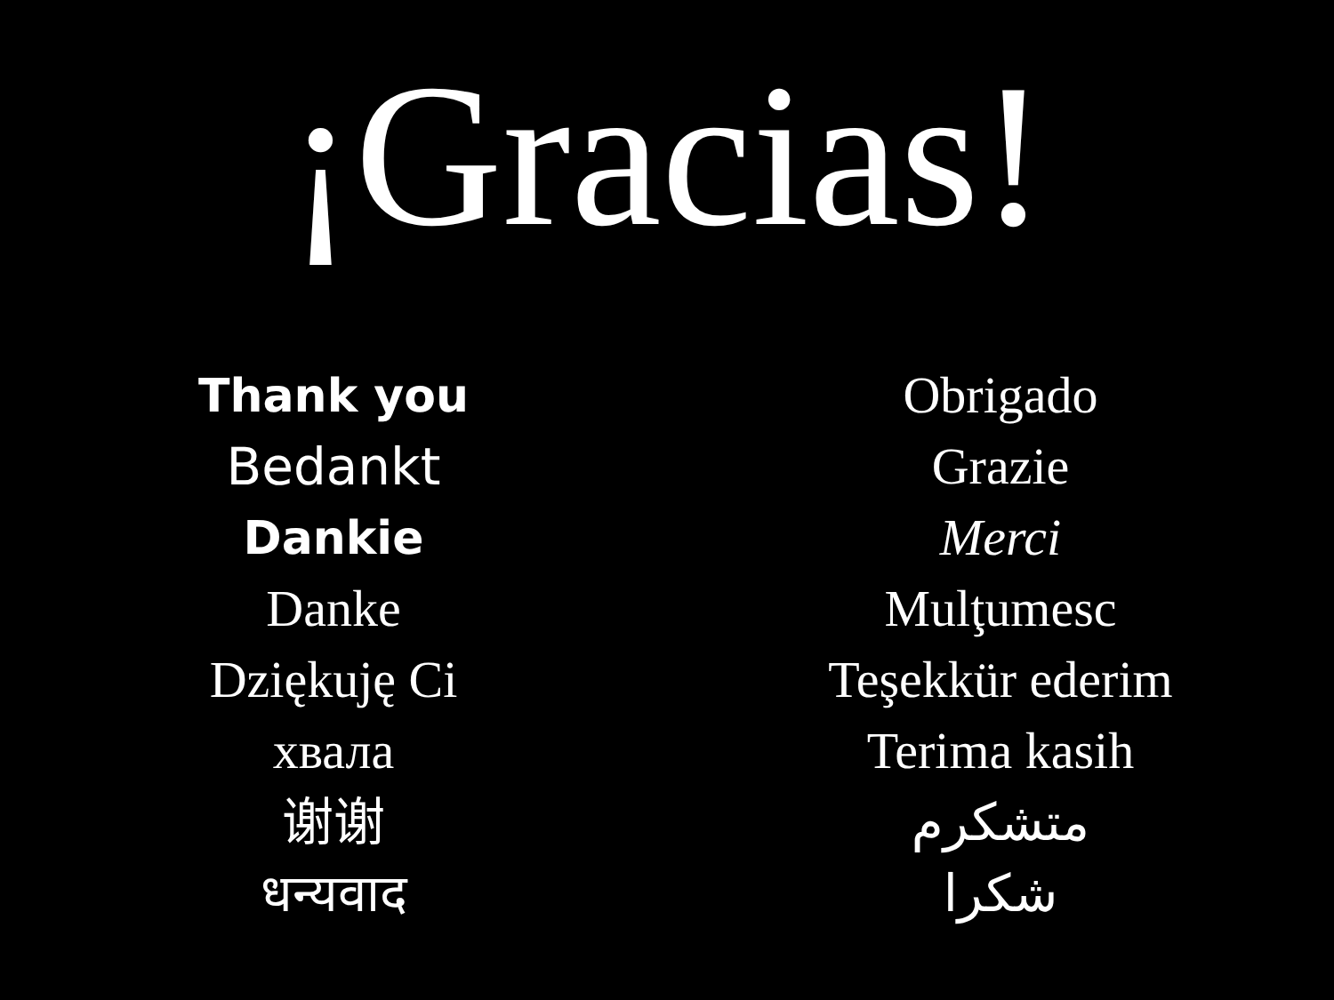¡Gracias!
Thank you
Bedankt
Dankie
Danke
Dziękuję Ci
хвала
谢谢
धन्यवाद
Obrigado
Grazie
Merci
Mulţumesc
Teşekkür ederim
Terima kasih
متشكرم
شكرا